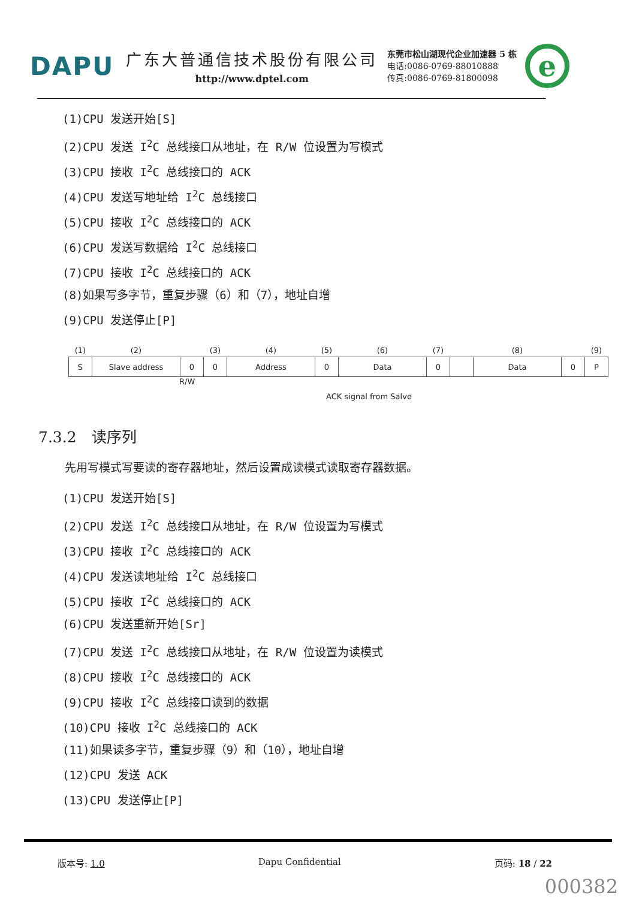DAPU
广东大普通信技术股份有限公司
http://www.dptel.com
东莞市松山湖现代企业加速器 5 栋
电话:0086-0769-88010888
传真:0086-0769-81800098
e
(1)CPU 发送开始[S]
(2)CPU 发送 I<sup>2</sup>C 总线接口从地址，在 R/W 位设置为写模式
(3)CPU 接收 I<sup>2</sup>C 总线接口的 ACK
(4)CPU 发送写地址给 I<sup>2</sup>C 总线接口
(5)CPU 接收 I<sup>2</sup>C 总线接口的 ACK
(6)CPU 发送写数据给 I<sup>2</sup>C 总线接口
(7)CPU 接收 I<sup>2</sup>C 总线接口的 ACK
(8)如果写多字节，重复步骤（6）和（7），地址自增
(9)CPU 发送停止[P]
| (1) | (2) | | (3) | (4) | (5) | (6) | (7) | | (8) | | (9) |
| S | Slave address | 0 | 0 | Address | 0 | Data | 0 | | Data | 0 | P |
R/W
ACK signal from Salve
7.3.2　读序列
先用写模式写要读的寄存器地址，然后设置成读模式读取寄存器数据。
(1)CPU 发送开始[S]
(2)CPU 发送 I<sup>2</sup>C 总线接口从地址，在 R/W 位设置为写模式
(3)CPU 接收 I<sup>2</sup>C 总线接口的 ACK
(4)CPU 发送读地址给 I<sup>2</sup>C 总线接口
(5)CPU 接收 I<sup>2</sup>C 总线接口的 ACK
(6)CPU 发送重新开始[Sr]
(7)CPU 发送 I<sup>2</sup>C 总线接口从地址，在 R/W 位设置为读模式
(8)CPU 接收 I<sup>2</sup>C 总线接口的 ACK
(9)CPU 接收 I<sup>2</sup>C 总线接口读到的数据
(10)CPU 接收 I<sup>2</sup>C 总线接口的 ACK
(11)如果读多字节，重复步骤（9）和（10），地址自增
(12)CPU 发送 ACK
(13)CPU 发送停止[P]
版本号: 1.0 Dapu Confidential 页码: 18 / 22
000382